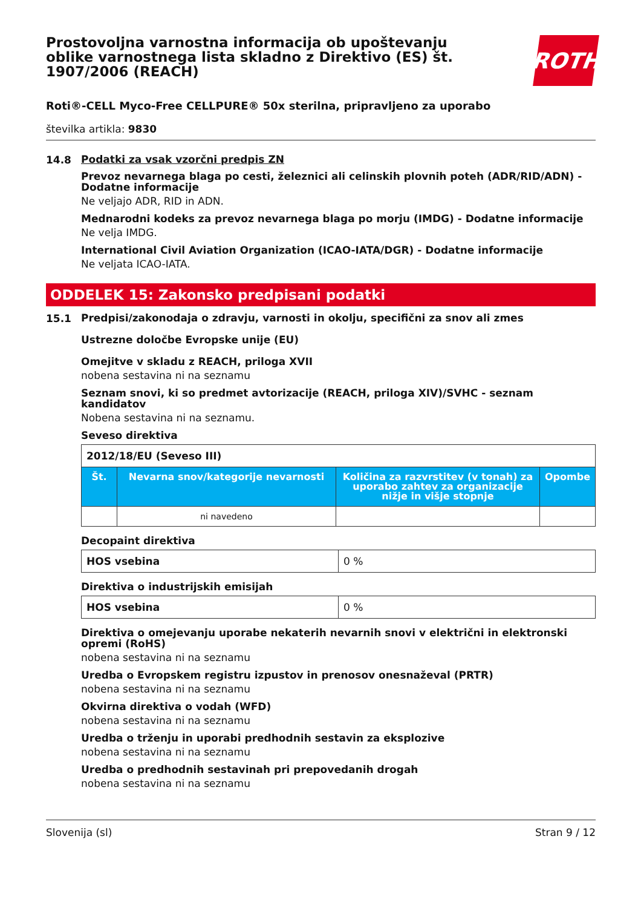Prostovoljna varnostna informacija ob upoštevanju oblike varnostnega lista skladno z Direktivo (ES) št. 1907/2006 (REACH)
ROTH
Roti®-CELL Myco-Free CELLPURE® 50x sterilna, pripravljeno za uporabo
številka artikla: 9830
14.8
Podatki za vsak vzorčni predpis ZN
Prevoz nevarnega blaga po cesti, železnici ali celinskih plovnih poteh (ADR/RID/ADN) - Dodatne informacije
Ne veljajo ADR, RID in ADN.
Mednarodni kodeks za prevoz nevarnega blaga po morju (IMDG) - Dodatne informacije
Ne velja IMDG.
International Civil Aviation Organization (ICAO-IATA/DGR) - Dodatne informacije
Ne veljata ICAO-IATA.
ODDELEK 15: Zakonsko predpisani podatki
15.1
Predpisi/zakonodaja o zdravju, varnosti in okolju, specifični za snov ali zmes
Ustrezne določbe Evropske unije (EU)
Omejitve v skladu z REACH, priloga XVII
nobena sestavina ni na seznamu
Seznam snovi, ki so predmet avtorizacije (REACH, priloga XIV)/SVHC - seznam kandidatov
Nobena sestavina ni na seznamu.
Seveso direktiva
| 2012/18/EU (Seveso III) | | | |
| Št. | Nevarna snov/kategorije nevarnosti | Količina za razvrstitev (v tonah) za uporabo zahtev za organizacije nižje in višje stopnje | Opombe |
| | ni navedeno | | |
Decopaint direktiva
| HOS vsebina | 0 % |
Direktiva o industrijskih emisijah
| HOS vsebina | 0 % |
Direktiva o omejevanju uporabe nekaterih nevarnih snovi v električni in elektronski opremi (RoHS)
nobena sestavina ni na seznamu
Uredba o Evropskem registru izpustov in prenosov onesnaževal (PRTR)
nobena sestavina ni na seznamu
Okvirna direktiva o vodah (WFD)
nobena sestavina ni na seznamu
Uredba o trženju in uporabi predhodnih sestavin za eksplozive
nobena sestavina ni na seznamu
Uredba o predhodnih sestavinah pri prepovedanih drogah
nobena sestavina ni na seznamu
Slovenija (sl) Stran 9 / 12